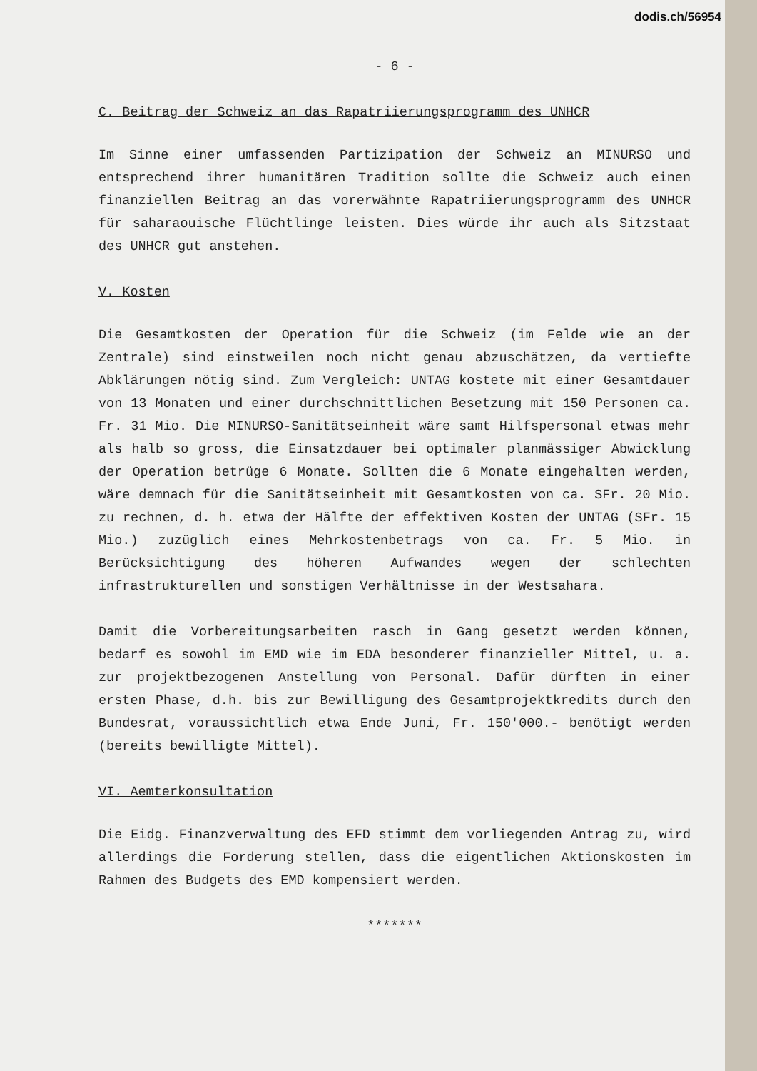dodis.ch/56954
- 6 -
C. Beitrag der Schweiz an das Rapatriierungsprogramm des UNHCR
Im Sinne einer umfassenden Partizipation der Schweiz an MINURSO und entsprechend ihrer humanitären Tradition sollte die Schweiz auch einen finanziellen Beitrag an das vorerwähnte Rapatriierungsprogramm des UNHCR für saharaouische Flüchtlinge leisten. Dies würde ihr auch als Sitzstaat des UNHCR gut anstehen.
V. Kosten
Die Gesamtkosten der Operation für die Schweiz (im Felde wie an der Zentrale) sind einstweilen noch nicht genau abzuschätzen, da vertiefte Abklärungen nötig sind. Zum Vergleich: UNTAG kostete mit einer Gesamtdauer von 13 Monaten und einer durchschnittlichen Besetzung mit 150 Personen ca. Fr. 31 Mio. Die MINURSO-Sanitätseinheit wäre samt Hilfspersonal etwas mehr als halb so gross, die Einsatzdauer bei optimaler planmässiger Abwicklung der Operation betrüge 6 Monate. Sollten die 6 Monate eingehalten werden, wäre demnach für die Sanitätseinheit mit Gesamtkosten von ca. SFr. 20 Mio. zu rechnen, d. h. etwa der Hälfte der effektiven Kosten der UNTAG (SFr. 15 Mio.) zuzüglich eines Mehrkostenbetrags von ca. Fr. 5 Mio. in Berücksichtigung des höheren Aufwandes wegen der schlechten infrastrukturellen und sonstigen Verhältnisse in der Westsahara.
Damit die Vorbereitungsarbeiten rasch in Gang gesetzt werden können, bedarf es sowohl im EMD wie im EDA besonderer finanzieller Mittel, u. a. zur projektbezogenen Anstellung von Personal. Dafür dürften in einer ersten Phase, d.h. bis zur Bewilligung des Gesamtprojektkredits durch den Bundesrat, voraussichtlich etwa Ende Juni, Fr. 150'000.- benötigt werden (bereits bewilligte Mittel).
VI. Aemterkonsultation
Die Eidg. Finanzverwaltung des EFD stimmt dem vorliegenden Antrag zu, wird allerdings die Forderung stellen, dass die eigentlichen Aktionskosten im Rahmen des Budgets des EMD kompensiert werden.
*******